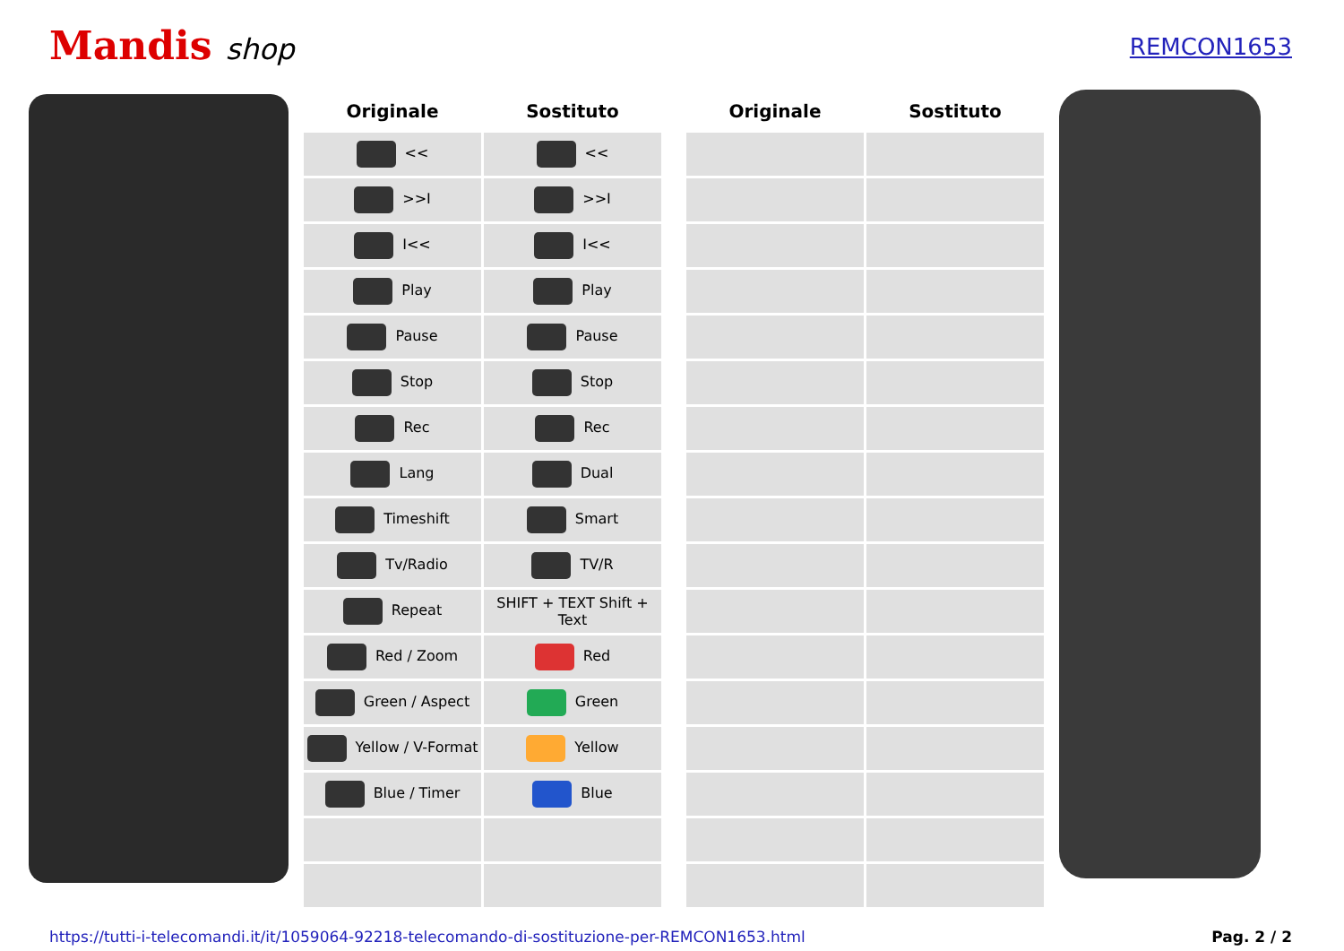Mandis shop
REMCON1653
| Originale | Sostituto | | Originale | Sostituto |
| --- | --- | --- | --- | --- |
| << | << | | | |
| >>I | >>I | | | |
| I<< | I<< | | | |
| Play | Play | | | |
| Pause | Pause | | | |
| Stop | Stop | | | |
| Rec | Rec | | | |
| Lang | Dual | | | |
| Timeshift | Smart | | | |
| Tv/Radio | TV/R | | | |
| Repeat | SHIFT + TEXT Shift + Text | | | |
| Red / Zoom | Red | | | |
| Green / Aspect | Green | | | |
| Yellow / V-Format | Yellow | | | |
| Blue / Timer | Blue | | | |
https://tutti-i-telecomandi.it/it/1059064-92218-telecomando-di-sostituzione-per-REMCON1653.html Pag. 2 / 2